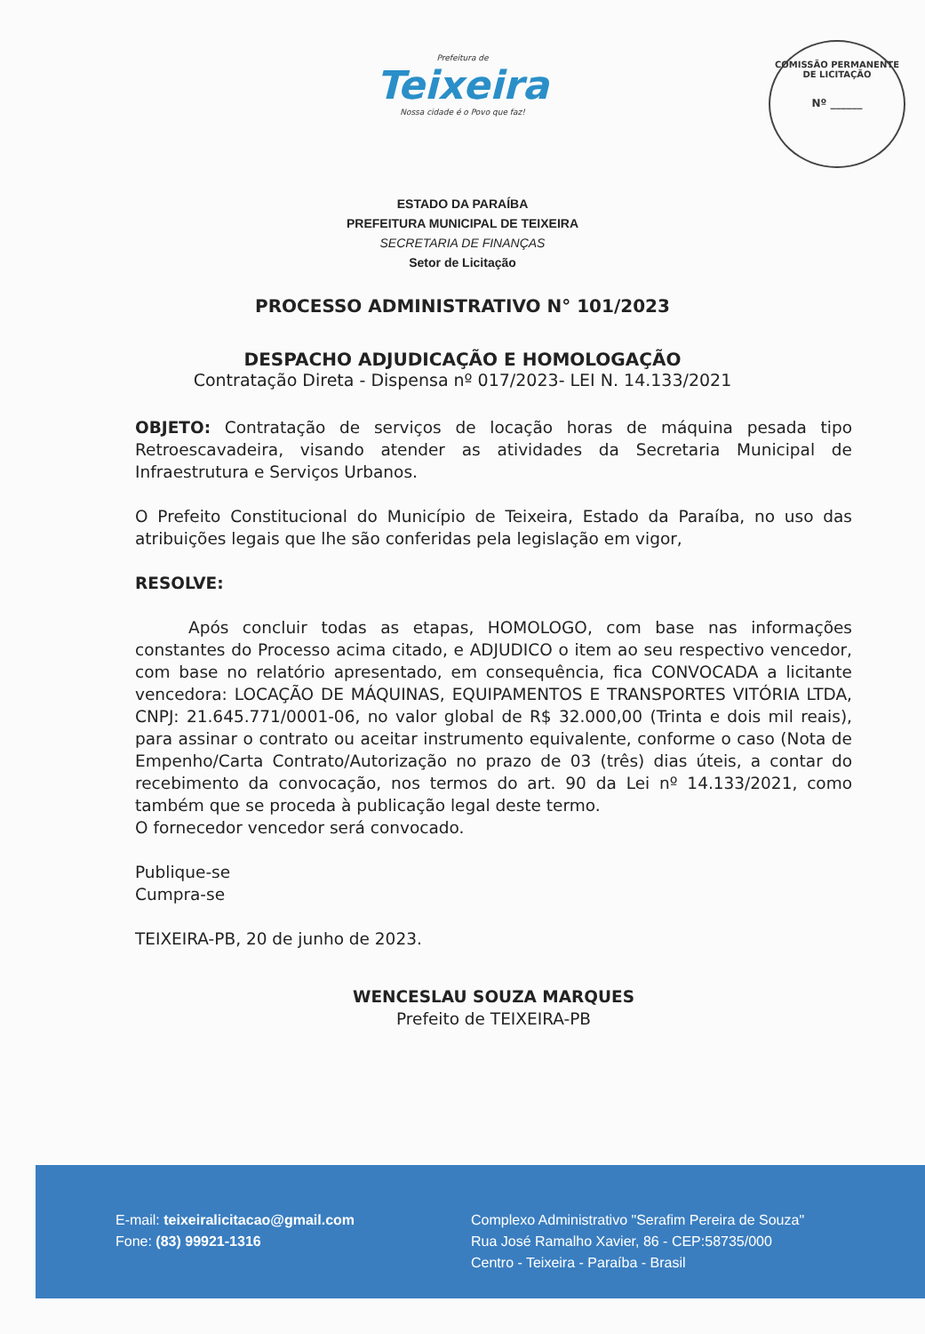Prefeitura de
Teixeira
Nossa cidade é o Povo que faz!
COMISSÃO PERMANENTE DE LICITAÇÃO
Nº ______
ESTADO DA PARAÍBA
PREFEITURA MUNICIPAL DE TEIXEIRA
SECRETARIA DE FINANÇAS
Setor de Licitação
PROCESSO ADMINISTRATIVO N° 101/2023
DESPACHO ADJUDICAÇÃO E HOMOLOGAÇÃO
Contratação Direta - Dispensa nº 017/2023- LEI N. 14.133/2021
OBJETO: Contratação de serviços de locação horas de máquina pesada tipo Retroescavadeira, visando atender as atividades da Secretaria Municipal de Infraestrutura e Serviços Urbanos.
O Prefeito Constitucional do Município de Teixeira, Estado da Paraíba, no uso das atribuições legais que lhe são conferidas pela legislação em vigor,
RESOLVE:
Após concluir todas as etapas, HOMOLOGO, com base nas informações constantes do Processo acima citado, e ADJUDICO o item ao seu respectivo vencedor, com base no relatório apresentado, em consequência, fica CONVOCADA a licitante vencedora: LOCAÇÃO DE MÁQUINAS, EQUIPAMENTOS E TRANSPORTES VITÓRIA LTDA, CNPJ: 21.645.771/0001-06, no valor global de R$ 32.000,00 (Trinta e dois mil reais), para assinar o contrato ou aceitar instrumento equivalente, conforme o caso (Nota de Empenho/Carta Contrato/Autorização no prazo de 03 (três) dias úteis, a contar do recebimento da convocação, nos termos do art. 90 da Lei nº 14.133/2021, como também que se proceda à publicação legal deste termo.
O fornecedor vencedor será convocado.
Publique-se
Cumpra-se
TEIXEIRA-PB, 20 de junho de 2023.
WENCESLAU SOUZA MARQUES
Prefeito de TEIXEIRA-PB
E-mail: teixeiralicitacao@gmail.com
Fone: (83) 99921-1316
Complexo Administrativo "Serafim Pereira de Souza"
Rua José Ramalho Xavier, 86 - CEP:58735/000
Centro - Teixeira - Paraíba - Brasil